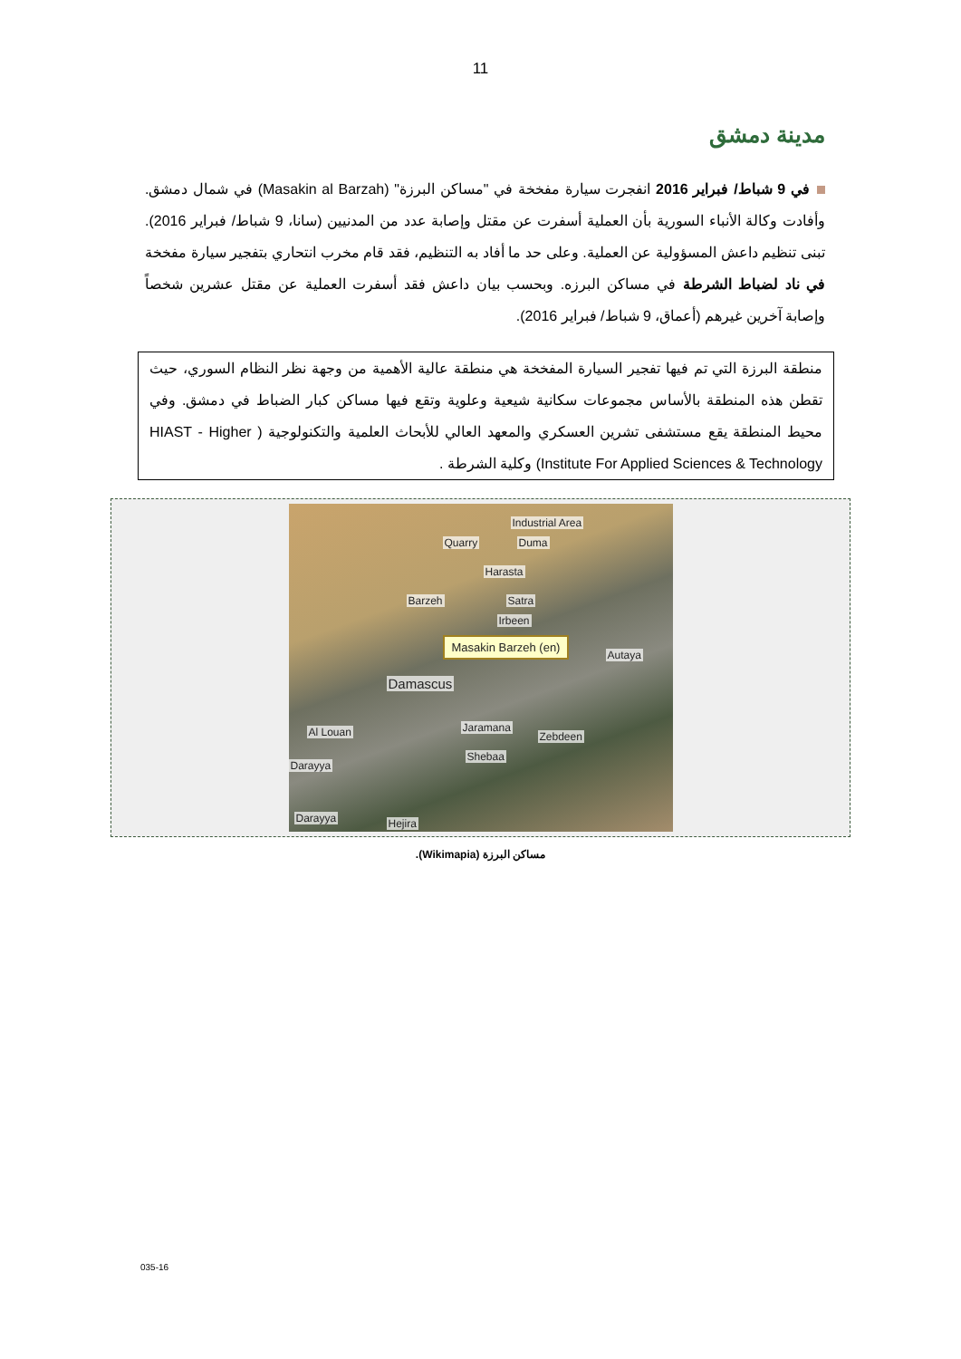11
مدينة دمشق
في 9 شباط/ فبراير 2016 انفجرت سيارة مفخخة في "مساكن البرزة" (Masakin al Barzah) في شمال دمشق. وأفادت وكالة الأنباء السورية بأن العملية أسفرت عن مقتل وإصابة عدد من المدنيين (سانا، 9 شباط/ فبراير 2016). تبنى تنظيم داعش المسؤولية عن العملية. وعلى حد ما أفاد به التنظيم، فقد قام مخرب انتحاري بتفجير سيارة مفخخة في ناد لضباط الشرطة في مساكن البرزه. وبحسب بيان داعش فقد أسفرت العملية عن مقتل عشرين شخصاً وإصابة آخرين غيرهم (أعماق، 9 شباط/ فبراير 2016).
منطقة البرزة التي تم فيها تفجير السيارة المفخخة هي منطقة عالية الأهمية من وجهة نظر النظام السوري، حيث تقطن هذه المنطقة بالأساس مجموعات سكانية شيعية وعلوية وتقع فيها مساكن كبار الضباط في دمشق. وفي محيط المنطقة يقع مستشفى تشرين العسكري والمعهد العالي للأبحاث العلمية والتكنولوجية ( HIAST - Higher Institute For Applied Sciences & Technology) وكلية الشرطة .
Industrial Area
Quarry Duma
Harasta
Barzeh Satra
Irbeen
Masakin Barzeh (en)
Autaya
Damascus
Al Louan Jaramana
Zebdeen
Shebaa
Darayya
Darayya Hejira
مساكن البرزة (Wikimapia).
035-16